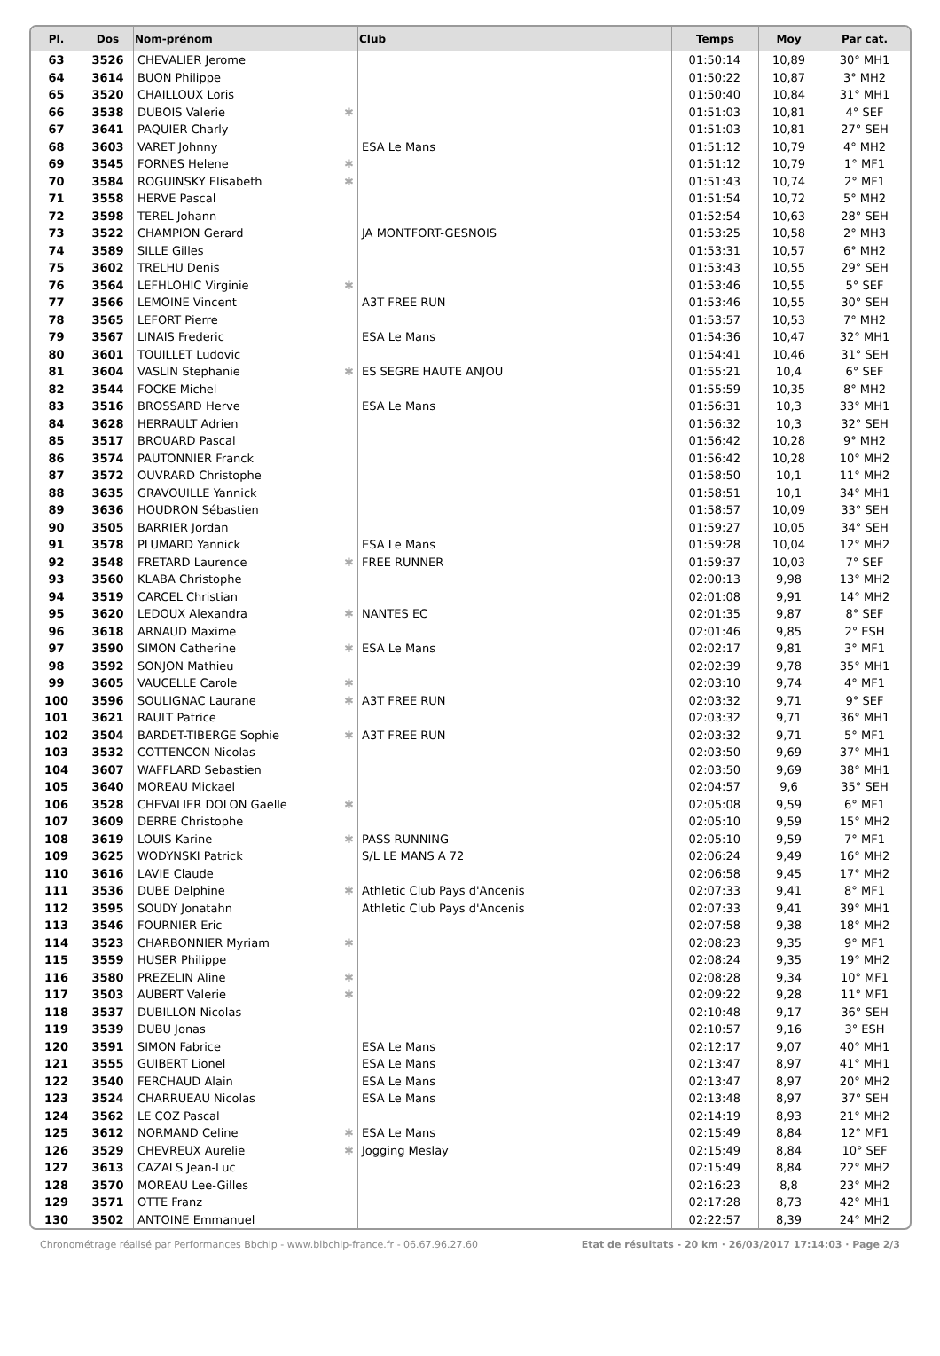| Pl. | Dos | Nom-prénom | Club | Temps | Moy | Par cat. |
| --- | --- | --- | --- | --- | --- | --- |
| 63 | 3526 | CHEVALIER Jerome | | 01:50:14 | 10,89 | 30° MH1 |
| 64 | 3614 | BUON Philippe | | 01:50:22 | 10,87 | 3° MH2 |
| 65 | 3520 | CHAILLOUX Loris | | 01:50:40 | 10,84 | 31° MH1 |
| 66 | 3538 | DUBOIS Valerie ✱ | | 01:51:03 | 10,81 | 4° SEF |
| 67 | 3641 | PAQUIER Charly | | 01:51:03 | 10,81 | 27° SEH |
| 68 | 3603 | VARET Johnny | ESA Le Mans | 01:51:12 | 10,79 | 4° MH2 |
| 69 | 3545 | FORNES Helene ✱ | | 01:51:12 | 10,79 | 1° MF1 |
| 70 | 3584 | ROGUINSKY Elisabeth ✱ | | 01:51:43 | 10,74 | 2° MF1 |
| 71 | 3558 | HERVE Pascal | | 01:51:54 | 10,72 | 5° MH2 |
| 72 | 3598 | TEREL Johann | | 01:52:54 | 10,63 | 28° SEH |
| 73 | 3522 | CHAMPION Gerard | JA MONTFORT-GESNOIS | 01:53:25 | 10,58 | 2° MH3 |
| 74 | 3589 | SILLE Gilles | | 01:53:31 | 10,57 | 6° MH2 |
| 75 | 3602 | TRELHU Denis | | 01:53:43 | 10,55 | 29° SEH |
| 76 | 3564 | LEFHLOHIC Virginie ✱ | | 01:53:46 | 10,55 | 5° SEF |
| 77 | 3566 | LEMOINE Vincent | A3T FREE RUN | 01:53:46 | 10,55 | 30° SEH |
| 78 | 3565 | LEFORT Pierre | | 01:53:57 | 10,53 | 7° MH2 |
| 79 | 3567 | LINAIS Frederic | ESA Le Mans | 01:54:36 | 10,47 | 32° MH1 |
| 80 | 3601 | TOUILLET Ludovic | | 01:54:41 | 10,46 | 31° SEH |
| 81 | 3604 | VASLIN Stephanie ✱ | ES SEGRE HAUTE ANJOU | 01:55:21 | 10,4 | 6° SEF |
| 82 | 3544 | FOCKE Michel | | 01:55:59 | 10,35 | 8° MH2 |
| 83 | 3516 | BROSSARD Herve | ESA Le Mans | 01:56:31 | 10,3 | 33° MH1 |
| 84 | 3628 | HERRAULT Adrien | | 01:56:32 | 10,3 | 32° SEH |
| 85 | 3517 | BROUARD Pascal | | 01:56:42 | 10,28 | 9° MH2 |
| 86 | 3574 | PAUTONNIER Franck | | 01:56:42 | 10,28 | 10° MH2 |
| 87 | 3572 | OUVRARD Christophe | | 01:58:50 | 10,1 | 11° MH2 |
| 88 | 3635 | GRAVOUILLE Yannick | | 01:58:51 | 10,1 | 34° MH1 |
| 89 | 3636 | HOUDRON Sébastien | | 01:58:57 | 10,09 | 33° SEH |
| 90 | 3505 | BARRIER Jordan | | 01:59:27 | 10,05 | 34° SEH |
| 91 | 3578 | PLUMARD Yannick | ESA Le Mans | 01:59:28 | 10,04 | 12° MH2 |
| 92 | 3548 | FRETARD Laurence ✱ | FREE RUNNER | 01:59:37 | 10,03 | 7° SEF |
| 93 | 3560 | KLABA Christophe | | 02:00:13 | 9,98 | 13° MH2 |
| 94 | 3519 | CARCEL Christian | | 02:01:08 | 9,91 | 14° MH2 |
| 95 | 3620 | LEDOUX Alexandra ✱ | NANTES EC | 02:01:35 | 9,87 | 8° SEF |
| 96 | 3618 | ARNAUD Maxime | | 02:01:46 | 9,85 | 2° ESH |
| 97 | 3590 | SIMON Catherine ✱ | ESA Le Mans | 02:02:17 | 9,81 | 3° MF1 |
| 98 | 3592 | SONJON Mathieu | | 02:02:39 | 9,78 | 35° MH1 |
| 99 | 3605 | VAUCELLE Carole ✱ | | 02:03:10 | 9,74 | 4° MF1 |
| 100 | 3596 | SOULIGNAC Laurane ✱ | A3T FREE RUN | 02:03:32 | 9,71 | 9° SEF |
| 101 | 3621 | RAULT Patrice | | 02:03:32 | 9,71 | 36° MH1 |
| 102 | 3504 | BARDET-TIBERGE Sophie ✱ | A3T FREE RUN | 02:03:32 | 9,71 | 5° MF1 |
| 103 | 3532 | COTTENCON Nicolas | | 02:03:50 | 9,69 | 37° MH1 |
| 104 | 3607 | WAFFLARD Sebastien | | 02:03:50 | 9,69 | 38° MH1 |
| 105 | 3640 | MOREAU Mickael | | 02:04:57 | 9,6 | 35° SEH |
| 106 | 3528 | CHEVALIER DOLON Gaelle ✱ | | 02:05:08 | 9,59 | 6° MF1 |
| 107 | 3609 | DERRE Christophe | | 02:05:10 | 9,59 | 15° MH2 |
| 108 | 3619 | LOUIS Karine ✱ | PASS RUNNING | 02:05:10 | 9,59 | 7° MF1 |
| 109 | 3625 | WODYNSKI Patrick | S/L LE MANS A 72 | 02:06:24 | 9,49 | 16° MH2 |
| 110 | 3616 | LAVIE Claude | | 02:06:58 | 9,45 | 17° MH2 |
| 111 | 3536 | DUBE Delphine ✱ | Athletic Club Pays d'Ancenis | 02:07:33 | 9,41 | 8° MF1 |
| 112 | 3595 | SOUDY Jonatahn | Athletic Club Pays d'Ancenis | 02:07:33 | 9,41 | 39° MH1 |
| 113 | 3546 | FOURNIER Eric | | 02:07:58 | 9,38 | 18° MH2 |
| 114 | 3523 | CHARBONNIER Myriam ✱ | | 02:08:23 | 9,35 | 9° MF1 |
| 115 | 3559 | HUSER Philippe | | 02:08:24 | 9,35 | 19° MH2 |
| 116 | 3580 | PREZELIN Aline ✱ | | 02:08:28 | 9,34 | 10° MF1 |
| 117 | 3503 | AUBERT Valerie ✱ | | 02:09:22 | 9,28 | 11° MF1 |
| 118 | 3537 | DUBILLON Nicolas | | 02:10:48 | 9,17 | 36° SEH |
| 119 | 3539 | DUBU Jonas | | 02:10:57 | 9,16 | 3° ESH |
| 120 | 3591 | SIMON Fabrice | ESA Le Mans | 02:12:17 | 9,07 | 40° MH1 |
| 121 | 3555 | GUIBERT Lionel | ESA Le Mans | 02:13:47 | 8,97 | 41° MH1 |
| 122 | 3540 | FERCHAUD Alain | ESA Le Mans | 02:13:47 | 8,97 | 20° MH2 |
| 123 | 3524 | CHARRUEAU Nicolas | ESA Le Mans | 02:13:48 | 8,97 | 37° SEH |
| 124 | 3562 | LE COZ Pascal | | 02:14:19 | 8,93 | 21° MH2 |
| 125 | 3612 | NORMAND Celine ✱ | ESA Le Mans | 02:15:49 | 8,84 | 12° MF1 |
| 126 | 3529 | CHEVREUX Aurelie ✱ | Jogging Meslay | 02:15:49 | 8,84 | 10° SEF |
| 127 | 3613 | CAZALS Jean-Luc | | 02:15:49 | 8,84 | 22° MH2 |
| 128 | 3570 | MOREAU Lee-Gilles | | 02:16:23 | 8,8 | 23° MH2 |
| 129 | 3571 | OTTE Franz | | 02:17:28 | 8,73 | 42° MH1 |
| 130 | 3502 | ANTOINE Emmanuel | | 02:22:57 | 8,39 | 24° MH2 |
Chronométrage réalisé par Performances Bbchip - www.bibchip-france.fr - 06.67.96.27.60 Etat de résultats - 20 km · 26/03/2017 17:14:03 · Page 2/3